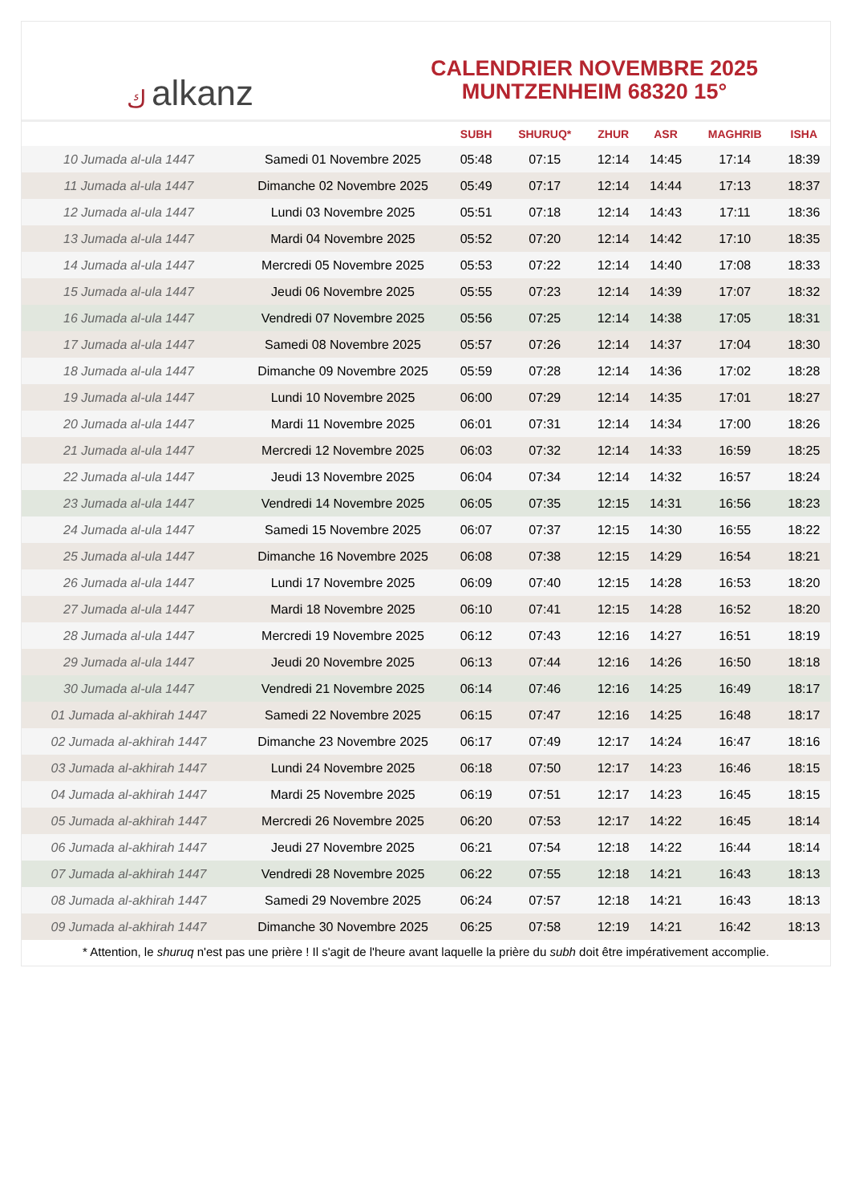كalkanz
CALENDRIER NOVEMBRE 2025
MUNTZENHEIM 68320 15°
| | | SUBH | SHURUQ* | ZHUR | ASR | MAGHRIB | ISHA |
| --- | --- | --- | --- | --- | --- | --- | --- |
| 10 Jumada al-ula 1447 | Samedi 01 Novembre 2025 | 05:48 | 07:15 | 12:14 | 14:45 | 17:14 | 18:39 |
| 11 Jumada al-ula 1447 | Dimanche 02 Novembre 2025 | 05:49 | 07:17 | 12:14 | 14:44 | 17:13 | 18:37 |
| 12 Jumada al-ula 1447 | Lundi 03 Novembre 2025 | 05:51 | 07:18 | 12:14 | 14:43 | 17:11 | 18:36 |
| 13 Jumada al-ula 1447 | Mardi 04 Novembre 2025 | 05:52 | 07:20 | 12:14 | 14:42 | 17:10 | 18:35 |
| 14 Jumada al-ula 1447 | Mercredi 05 Novembre 2025 | 05:53 | 07:22 | 12:14 | 14:40 | 17:08 | 18:33 |
| 15 Jumada al-ula 1447 | Jeudi 06 Novembre 2025 | 05:55 | 07:23 | 12:14 | 14:39 | 17:07 | 18:32 |
| 16 Jumada al-ula 1447 | Vendredi 07 Novembre 2025 | 05:56 | 07:25 | 12:14 | 14:38 | 17:05 | 18:31 |
| 17 Jumada al-ula 1447 | Samedi 08 Novembre 2025 | 05:57 | 07:26 | 12:14 | 14:37 | 17:04 | 18:30 |
| 18 Jumada al-ula 1447 | Dimanche 09 Novembre 2025 | 05:59 | 07:28 | 12:14 | 14:36 | 17:02 | 18:28 |
| 19 Jumada al-ula 1447 | Lundi 10 Novembre 2025 | 06:00 | 07:29 | 12:14 | 14:35 | 17:01 | 18:27 |
| 20 Jumada al-ula 1447 | Mardi 11 Novembre 2025 | 06:01 | 07:31 | 12:14 | 14:34 | 17:00 | 18:26 |
| 21 Jumada al-ula 1447 | Mercredi 12 Novembre 2025 | 06:03 | 07:32 | 12:14 | 14:33 | 16:59 | 18:25 |
| 22 Jumada al-ula 1447 | Jeudi 13 Novembre 2025 | 06:04 | 07:34 | 12:14 | 14:32 | 16:57 | 18:24 |
| 23 Jumada al-ula 1447 | Vendredi 14 Novembre 2025 | 06:05 | 07:35 | 12:15 | 14:31 | 16:56 | 18:23 |
| 24 Jumada al-ula 1447 | Samedi 15 Novembre 2025 | 06:07 | 07:37 | 12:15 | 14:30 | 16:55 | 18:22 |
| 25 Jumada al-ula 1447 | Dimanche 16 Novembre 2025 | 06:08 | 07:38 | 12:15 | 14:29 | 16:54 | 18:21 |
| 26 Jumada al-ula 1447 | Lundi 17 Novembre 2025 | 06:09 | 07:40 | 12:15 | 14:28 | 16:53 | 18:20 |
| 27 Jumada al-ula 1447 | Mardi 18 Novembre 2025 | 06:10 | 07:41 | 12:15 | 14:28 | 16:52 | 18:20 |
| 28 Jumada al-ula 1447 | Mercredi 19 Novembre 2025 | 06:12 | 07:43 | 12:16 | 14:27 | 16:51 | 18:19 |
| 29 Jumada al-ula 1447 | Jeudi 20 Novembre 2025 | 06:13 | 07:44 | 12:16 | 14:26 | 16:50 | 18:18 |
| 30 Jumada al-ula 1447 | Vendredi 21 Novembre 2025 | 06:14 | 07:46 | 12:16 | 14:25 | 16:49 | 18:17 |
| 01 Jumada al-akhirah 1447 | Samedi 22 Novembre 2025 | 06:15 | 07:47 | 12:16 | 14:25 | 16:48 | 18:17 |
| 02 Jumada al-akhirah 1447 | Dimanche 23 Novembre 2025 | 06:17 | 07:49 | 12:17 | 14:24 | 16:47 | 18:16 |
| 03 Jumada al-akhirah 1447 | Lundi 24 Novembre 2025 | 06:18 | 07:50 | 12:17 | 14:23 | 16:46 | 18:15 |
| 04 Jumada al-akhirah 1447 | Mardi 25 Novembre 2025 | 06:19 | 07:51 | 12:17 | 14:23 | 16:45 | 18:15 |
| 05 Jumada al-akhirah 1447 | Mercredi 26 Novembre 2025 | 06:20 | 07:53 | 12:17 | 14:22 | 16:45 | 18:14 |
| 06 Jumada al-akhirah 1447 | Jeudi 27 Novembre 2025 | 06:21 | 07:54 | 12:18 | 14:22 | 16:44 | 18:14 |
| 07 Jumada al-akhirah 1447 | Vendredi 28 Novembre 2025 | 06:22 | 07:55 | 12:18 | 14:21 | 16:43 | 18:13 |
| 08 Jumada al-akhirah 1447 | Samedi 29 Novembre 2025 | 06:24 | 07:57 | 12:18 | 14:21 | 16:43 | 18:13 |
| 09 Jumada al-akhirah 1447 | Dimanche 30 Novembre 2025 | 06:25 | 07:58 | 12:19 | 14:21 | 16:42 | 18:13 |
* Attention, le shuruq n'est pas une prière ! Il s'agit de l'heure avant laquelle la prière du subh doit être impérativement accomplie.